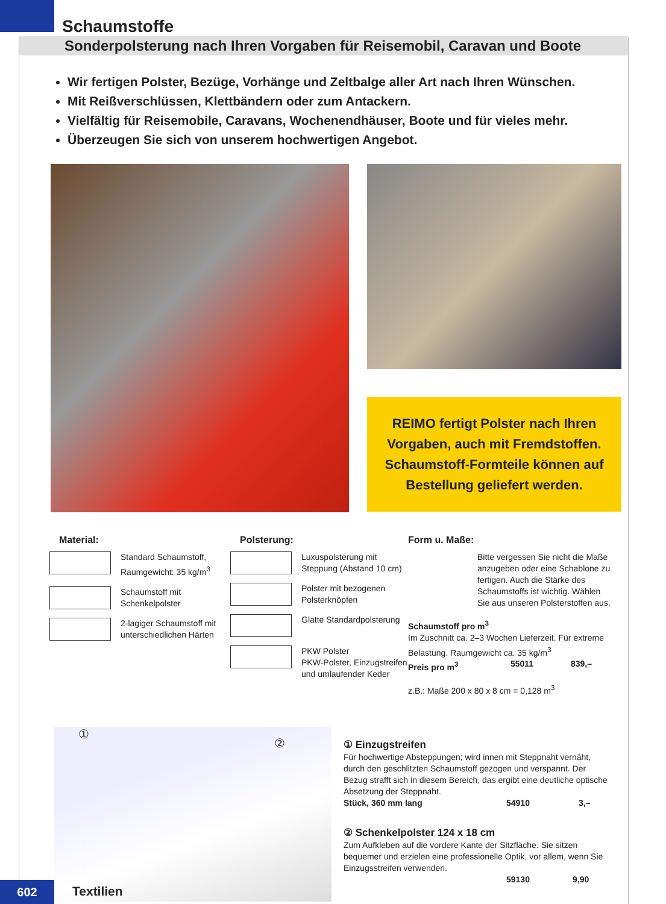Schaumstoffe
Sonderpolsterung nach Ihren Vorgaben für Reisemobil, Caravan und Boote
Wir fertigen Polster, Bezüge, Vorhänge und Zeltbalge aller Art nach Ihren Wünschen.
Mit Reißverschlüssen, Klettbändern oder zum Antackern.
Vielfältig für Reisemobile, Caravans, Wochenendhäuser, Boote und für vieles mehr.
Überzeugen Sie sich von unserem hochwertigen Angebot.
REIMO fertigt Polster nach Ihren Vorgaben, auch mit Fremdstoffen. Schaumstoff-Formteile können auf Bestellung geliefert werden.
Material:
Standard Schaumstoff, Raumgewicht: 35 kg/m<sup>3</sup>
Schaumstoff mit Schenkelpolster
2-lagiger Schaumstoff mit unterschiedlichen Härten
Polsterung:
Luxuspolsterung mit Steppung (Abstand 10 cm)
Polster mit bezogenen Polsterknöpfen
Glatte Standardpolsterung
PKW Polster
PKW-Polster, Einzugstreifen und umlaufender Keder
Form u. Maße:
Bitte vergessen Sie nicht die Maße anzugeben oder eine Schablone zu fertigen. Auch die Stärke des Schaumstoffs ist wichtig. Wählen Sie aus unseren Polsterstoffen aus.
Schaumstoff pro m<sup>3</sup>
Im Zuschnitt ca. 2–3 Wochen Lieferzeit. Für extreme Belastung. Raumgewicht ca. 35 kg/m<sup>3</sup>
Preis pro m<sup>3</sup> 55011 839,–
z.B.: Maße 200 x 80 x 8 cm = 0,128 m<sup>3</sup>
①
②
① Einzugstreifen
Für hochwertige Absteppungen; wird innen mit Steppnaht vernäht, durch den geschlitzten Schaumstoff gezogen und verspannt. Der Bezug strafft sich in diesem Bereich, das ergibt eine deutliche optische Absetzung der Steppnaht.
Stück, 360 mm lang 54910 3,–
② Schenkelpolster 124 x 18 cm
Zum Aufkleben auf die vordere Kante der Sitzfläche. Sie sitzen bequemer und erzielen eine professionelle Optik, vor allem, wenn Sie Einzugsstreifen verwenden.
59130 9,90
602 Textilien